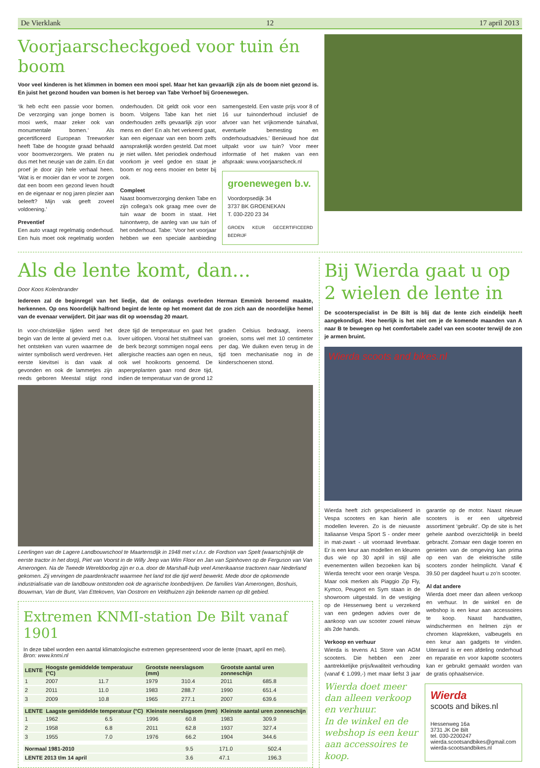De Vierklank 12 17 april 2013
Voorjaarscheckgoed voor tuin én boom
Voor veel kinderen is het klimmen in bomen een mooi spel. Maar het kan gevaarlijk zijn als de boom niet gezond is. En juist het gezond houden van bomen is het beroep van Tabe Verhoef bij Groenewegen.
‘Ik heb echt een passie voor bomen. De verzorging van jonge bomen is mooi werk, maar zeker ook van monumentale bomen.’ Als gecertificeerd European Treeworker heeft Tabe de hoogste graad behaald voor boomverzorgers. We praten nu dus met het neusje van de zalm. En dat proef je door zijn hele verhaal heen. ‘Wat is er mooier dan er voor te zorgen dat een boom een gezond leven houdt en de eigenaar er nog jaren plezier aan beleeft? Mijn vak geeft zoveel voldoening.’
Preventief
Een auto vraagt regelmatig onderhoud. Een huis moet ook regelmatig worden onderhouden. Dit geldt ook voor een boom. Volgens Tabe kan het niet onderhouden zelfs gevaarlijk zijn voor mens en dier! En als het verkeerd gaat, kan een eigenaar van een boom zelfs aansprakelijk worden gesteld. Dat moet je niet willen. Met periodiek onderhoud voorkom je veel gedoe en staat je boom er nog eens mooier en beter bij ook.
Compleet
Naast boomverzorging denken Tabe en zijn collega’s ook graag mee over de tuin waar de boom in staat. Het tuinontwerp, de aanleg van uw tuin of het onderhoud. Tabe: ‘Voor het voorjaar hebben we een speciale aanbieding samengesteld. Een vaste prijs voor 8 of 16 uur tuinonderhoud inclusief de afvoer van het vrijkomende tuinafval, eventuele bemesting en onderhoudsadvies.’ Benieuwd hoe dat uitpakt voor uw tuin? Voor meer informatie of het maken van een afspraak: www.voorjaarscheck.nl
groenewegen b.v.
Voordorpsedijk 34
3737 BK GROENEKAN
T. 030-220 23 34
GROEN KEUR GECERTIFICEERD BEDRIJF
Als de lente komt, dan...
Door Koos Kolenbrander
Iedereen zal de beginregel van het liedje, dat de onlangs overleden Herman Emmink beroemd maakte, herkennen. Op ons Noordelijk halfrond begint de lente op het moment dat de zon zich aan de noordelijke hemel van de evenaar verwijdert. Dit jaar was dit op woensdag 20 maart.
In voor-christelijke tijden werd het begin van de lente al gevierd met o.a. het ontsteken van vuren waarmee de winter symbolisch werd verdreven. Het eerste kievitsei is dan vaak al gevonden en ook de lammetjes zijn reeds geboren Meestal stijgt rond deze tijd de temperatuur en gaat het lover uitlopen. Vooral het stuifmeel van de berk bezorgt sommigen nogal eens allergische reacties aan ogen en neus, ook wel hooikoorts genoemd. De aspergeplanten gaan rond deze tijd, indien de temperatuur van de grond 12 graden Celsius bedraagt, ineens groeien, soms wel met 10 centimeter per dag. We duiken even terug in de tijd toen mechanisatie nog in de kinderschoenen stond.
Leerlingen van de Lagere Landbouwschool te Maartensdijk in 1948 met v.l.n.r. de Fordson van Spelt (waarschijnlijk de eerste tractor in het dorp), Piet van Voorst in de Willy Jeep van Wim Floor en Jan van Spinhoven op de Ferguson van Van Amerongen. Na de Tweede Wereldoorlog zijn er o.a. door de Marshall-hulp veel Amerikaanse tractoren naar Nederland gekomen. Zij vervingen de paardenkracht waarmee het land tot die tijd werd bewerkt. Mede door de opkomende industrialisatie van de landbouw ontstonden ook de agrarische loonbedrijven. De families Van Amerongen, Boshuis, Bouwman, Van de Bunt, Van Ettekoven, Van Oostrom en Veldhuizen zijn bekende namen op dit gebied.
Extremen KNMI-station De Bilt vanaf 1901
In deze tabel worden een aantal klimatologische extremen gepresenteerd voor de lente (maart, april en mei).
Bron: www.knmi.nl
| LENTE | Hoogste gemiddelde temperatuur (°C) | | Grootste neerslagsom (mm) | | Grootste aantal uren zonneschijn | |
| --- | --- | --- | --- | --- | --- | --- |
| 1 | 2007 | 11.7 | 1979 | 310.4 | 2011 | 685.8 |
| 2 | 2011 | 11.0 | 1983 | 288.7 | 1990 | 651.4 |
| 3 | 2009 | 10.8 | 1965 | 277.1 | 2007 | 639.6 |
| LENTE | Laagste gemiddelde temperatuur (°C) | | Kleinste neerslagsom (mm) | | Kleinste aantal uren zonneschijn | |
| --- | --- | --- | --- | --- | --- | --- |
| 1 | 1962 | 6.5 | 1996 | 60.8 | 1983 | 309.9 |
| 2 | 1958 | 6.8 | 2011 | 62.8 | 1937 | 327.4 |
| 3 | 1955 | 7.0 | 1976 | 66.2 | 1904 | 344.6 |
| Normaal 1981-2010 | 9.5 | | 171.0 | | 502.4 |
| LENTE 2013 t/m 14 april | 3.6 | | 47.1 | | 196.3 |
Bij Wierda gaat u op 2 wielen de lente in
De scooterspecialist in De Bilt is blij dat de lente zich eindelijk heeft aangekondigd. Hoe heerlijk is het niet om je de komende maanden van A naar B te bewegen op het comfortabele zadel van een scooter terwijl de zon je armen bruint.
Wierda scoots and bikes.nl
Wierda heeft zich gespecialiseerd in Vespa scooters en kan hierin alle modellen leveren. Zo is de nieuwste Italiaanse Vespa Sport S - onder meer in mat-zwart - uit voorraad leverbaar. Er is een keur aan modellen en kleuren dus wie op 30 april in stijl alle evenementen willen bezoeken kan bij Wierda terecht voor een oranje Vespa. Maar ook merken als Piaggio Zip Fly, Kymco, Peugeot en Sym staan in de showroom uitgestald. In de vestiging op de Hessenweg bent u verzekerd van een gedegen advies over de aankoop van uw scooter zowel nieuw als 2de hands.
Verkoop en verhuur
Wierda is tevens A1 Store van AGM scooters. Die hebben een zeer aantrekkelijke prijs/kwaliteit verhouding (vanaf € 1.099,-) met maar liefst 3 jaar garantie op de motor. Naast nieuwe scooters is er een uitgebreid assortiment ‘gebruikt’. Op de site is het gehele aanbod overzichtelijk in beeld gebracht. Zomaar een dagje toeren en genieten van de omgeving kan prima op een van de elektrische stille scooters zonder helmplicht. Vanaf € 39.50 per dagdeel huurt u zo’n scooter.
Al dat andere
Wierda doet meer dan alleen verkoop en verhuur. In de winkel en de webshop is een keur aan accessoires te koop. Naast handvatten, windschermen en helmen zijn er chromen klaprekken, valbeugels en een keur aan gadgets te vinden. Uiteraard is er een afdeling onderhoud en reparatie en voor kapotte scooters kan er gebruikt gemaakt worden van de gratis ophaalservice.
Wierda doet meer dan alleen verkoop en verhuur.
In de winkel en de webshop is een keur aan accessoires te koop.
Wierda
scoots and bikes.nl
Hessenweg 16a
3731 JK De Bilt
tel. 030-2200247
wierda.scootsandbikes@gmail.com
wierda-scootsandbikes.nl